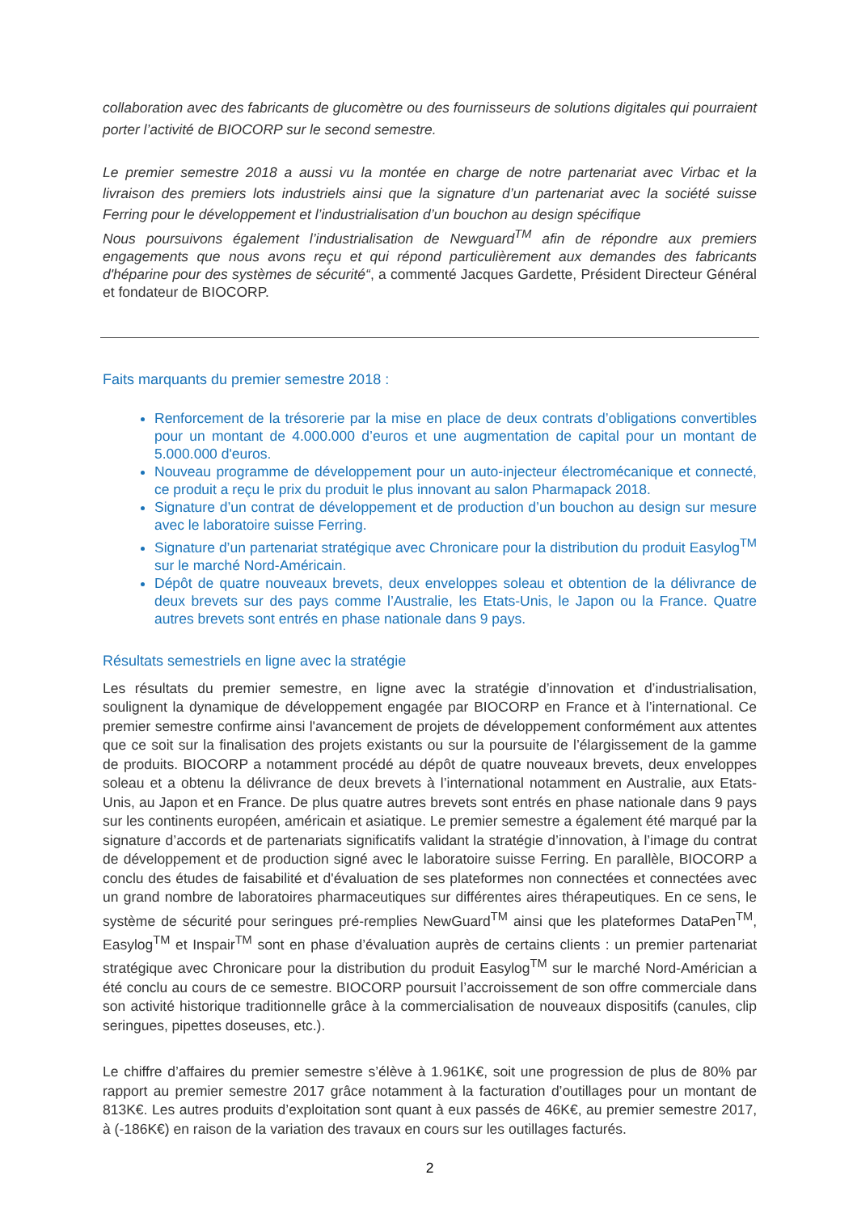collaboration avec des fabricants de glucomètre ou des fournisseurs de solutions digitales qui pourraient porter l’activité de BIOCORP sur le second semestre.
Le premier semestre 2018 a aussi vu la montée en charge de notre partenariat avec Virbac et la livraison des premiers lots industriels ainsi que la signature d’un partenariat avec la société suisse Ferring pour le développement et l’industrialisation d’un bouchon au design spécifique
Nous poursuivons également l’industrialisation de Newguard<sup>TM</sup> afin de répondre aux premiers engagements que nous avons reçu et qui répond particulièrement aux demandes des fabricants d'héparine pour des systèmes de sécurité“, a commenté Jacques Gardette, Président Directeur Général et fondateur de BIOCORP.
Faits marquants du premier semestre 2018 :
Renforcement de la trésorerie par la mise en place de deux contrats d’obligations convertibles pour un montant de 4.000.000 d’euros et une augmentation de capital pour un montant de 5.000.000 d'euros.
Nouveau programme de développement pour un auto-injecteur électromécanique et connecté, ce produit a reçu le prix du produit le plus innovant au salon Pharmapack 2018.
Signature d’un contrat de développement et de production d’un bouchon au design sur mesure avec le laboratoire suisse Ferring.
Signature d’un partenariat stratégique avec Chronicare pour la distribution du produit Easylog<sup>TM</sup> sur le marché Nord-Américain.
Dépôt de quatre nouveaux brevets, deux enveloppes soleau et obtention de la délivrance de deux brevets sur des pays comme l’Australie, les Etats-Unis, le Japon ou la France. Quatre autres brevets sont entrés en phase nationale dans 9 pays.
Résultats semestriels en ligne avec la stratégie
Les résultats du premier semestre, en ligne avec la stratégie d’innovation et d’industrialisation, soulignent la dynamique de développement engagée par BIOCORP en France et à l’international. Ce premier semestre confirme ainsi l'avancement de projets de développement conformément aux attentes que ce soit sur la finalisation des projets existants ou sur la poursuite de l’élargissement de la gamme de produits. BIOCORP a notamment procédé au dépôt de quatre nouveaux brevets, deux enveloppes soleau et a obtenu la délivrance de deux brevets à l’international notamment en Australie, aux Etats-Unis, au Japon et en France. De plus quatre autres brevets sont entrés en phase nationale dans 9 pays sur les continents européen, américain et asiatique. Le premier semestre a également été marqué par la signature d’accords et de partenariats significatifs validant la stratégie d’innovation, à l’image du contrat de développement et de production signé avec le laboratoire suisse Ferring. En parallèle, BIOCORP a conclu des études de faisabilité et d'évaluation de ses plateformes non connectées et connectées avec un grand nombre de laboratoires pharmaceutiques sur différentes aires thérapeutiques. En ce sens, le système de sécurité pour seringues pré-remplies NewGuard<sup>TM</sup> ainsi que les plateformes DataPen<sup>TM</sup>, Easylog<sup>TM</sup> et Inspair<sup>TM</sup> sont en phase d’évaluation auprès de certains clients : un premier partenariat stratégique avec Chronicare pour la distribution du produit Easylog<sup>TM</sup> sur le marché Nord-Américian a été conclu au cours de ce semestre. BIOCORP poursuit l’accroissement de son offre commerciale dans son activité historique traditionnelle grâce à la commercialisation de nouveaux dispositifs (canules, clip seringues, pipettes doseuses, etc.).
Le chiffre d’affaires du premier semestre s’élève à 1.961K€, soit une progression de plus de 80% par rapport au premier semestre 2017 grâce notamment à la facturation d’outillages pour un montant de 813K€. Les autres produits d’exploitation sont quant à eux passés de 46K€, au premier semestre 2017, à (-186K€) en raison de la variation des travaux en cours sur les outillages facturés.
2